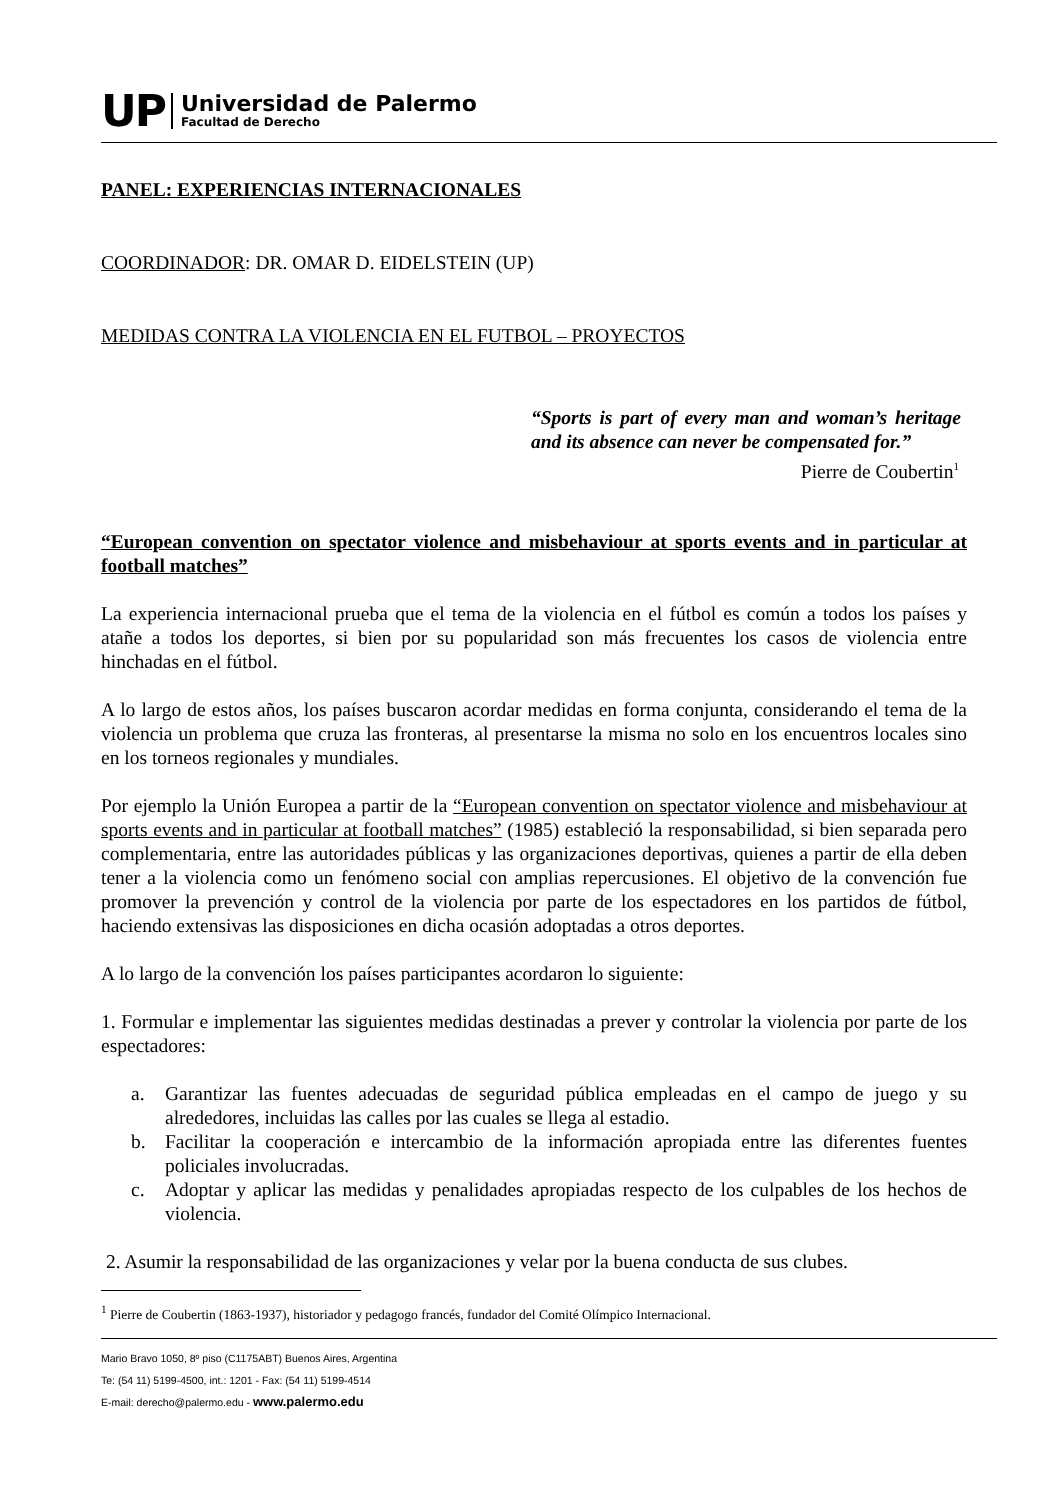UP
Universidad de Palermo
Facultad de Derecho
PANEL: EXPERIENCIAS INTERNACIONALES
COORDINADOR: DR. OMAR D. EIDELSTEIN (UP)
MEDIDAS CONTRA LA VIOLENCIA EN EL FUTBOL – PROYECTOS
“Sports is part of every man and woman’s heritage and its absence can never be compensated for.”
Pierre de Coubertin<sup>1</sup>
“European convention on spectator violence and misbehaviour at sports events and in particular at football matches”
La experiencia internacional prueba que el tema de la violencia en el fútbol es común a todos los países y atañe a todos los deportes, si bien por su popularidad son más frecuentes los casos de violencia entre hinchadas en el fútbol.
A lo largo de estos años, los países buscaron acordar medidas en forma conjunta, considerando el tema de la violencia un problema que cruza las fronteras, al presentarse la misma no solo en los encuentros locales sino en los torneos regionales y mundiales.
Por ejemplo la Unión Europea a partir de la “European convention on spectator violence and misbehaviour at sports events and in particular at football matches” (1985) estableció la responsabilidad, si bien separada pero complementaria, entre las autoridades públicas y las organizaciones deportivas, quienes a partir de ella deben tener a la violencia como un fenómeno social con amplias repercusiones. El objetivo de la convención fue promover la prevención y control de la violencia por parte de los espectadores en los partidos de fútbol, haciendo extensivas las disposiciones en dicha ocasión adoptadas a otros deportes.
A lo largo de la convención los países participantes acordaron lo siguiente:
1. Formular e implementar las siguientes medidas destinadas a prever y controlar la violencia por parte de los espectadores:
a. Garantizar las fuentes adecuadas de seguridad pública empleadas en el campo de juego y su alrededores, incluidas las calles por las cuales se llega al estadio.
b. Facilitar la cooperación e intercambio de la información apropiada entre las diferentes fuentes policiales involucradas.
c. Adoptar y aplicar las medidas y penalidades apropiadas respecto de los culpables de los hechos de violencia.
2. Asumir la responsabilidad de las organizaciones y velar por la buena conducta de sus clubes.
<sup>1</sup> Pierre de Coubertin (1863-1937), historiador y pedagogo francés, fundador del Comité Olímpico Internacional.
Mario Bravo 1050, 8º piso (C1175ABT) Buenos Aires, Argentina
Te: (54 11) 5199-4500, int.: 1201 - Fax: (54 11) 5199-4514
E-mail: derecho@palermo.edu - www.palermo.edu